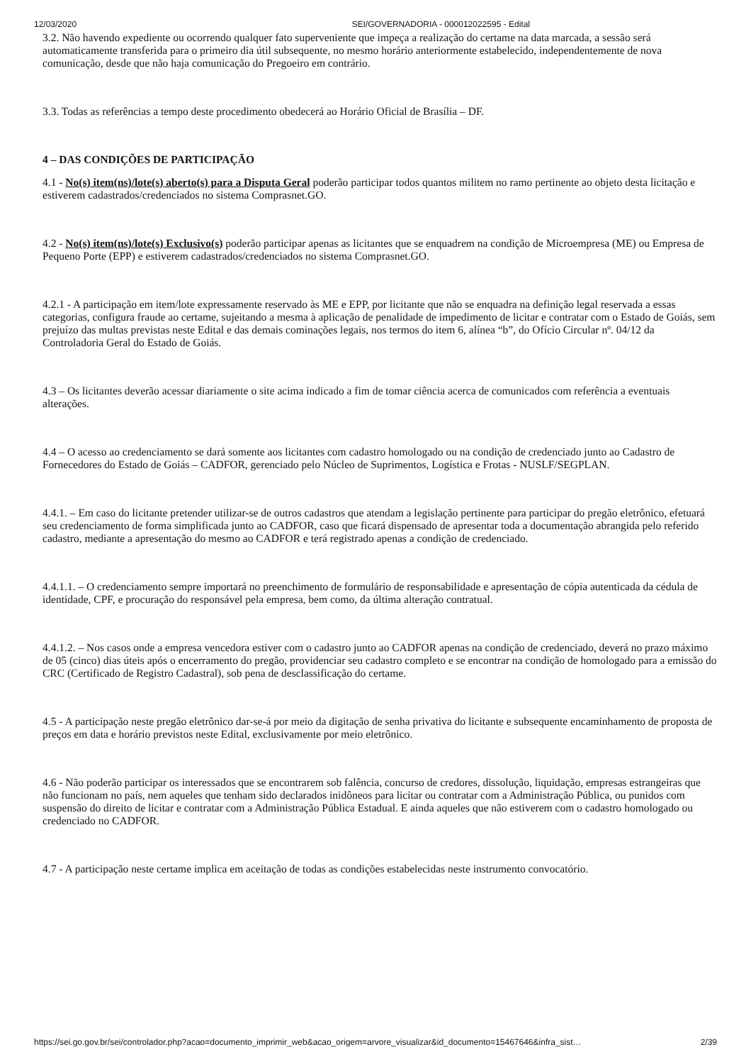12/03/2020 SEI/GOVERNADORIA - 000012022595 - Edital
3.2. Não havendo expediente ou ocorrendo qualquer fato superveniente que impeça a realização do certame na data marcada, a sessão será automaticamente transferida para o primeiro dia útil subsequente, no mesmo horário anteriormente estabelecido, independentemente de nova comunicação, desde que não haja comunicação do Pregoeiro em contrário.
3.3. Todas as referências a tempo deste procedimento obedecerá ao Horário Oficial de Brasília – DF.
4 – DAS CONDIÇÕES DE PARTICIPAÇÃO
4.1 - No(s) item(ns)/lote(s) aberto(s) para a Disputa Geral poderão participar todos quantos militem no ramo pertinente ao objeto desta licitação e estiverem cadastrados/credenciados no sistema Comprasnet.GO.
4.2 - No(s) item(ns)/lote(s) Exclusivo(s) poderão participar apenas as licitantes que se enquadrem na condição de Microempresa (ME) ou Empresa de Pequeno Porte (EPP) e estiverem cadastrados/credenciados no sistema Comprasnet.GO.
4.2.1 - A participação em item/lote expressamente reservado às ME e EPP, por licitante que não se enquadra na definição legal reservada a essas categorias, configura fraude ao certame, sujeitando a mesma à aplicação de penalidade de impedimento de licitar e contratar com o Estado de Goiás, sem prejuízo das multas previstas neste Edital e das demais cominações legais, nos termos do item 6, alínea “b”, do Ofício Circular nº. 04/12 da Controladoria Geral do Estado de Goiás.
4.3 – Os licitantes deverão acessar diariamente o site acima indicado a fim de tomar ciência acerca de comunicados com referência a eventuais alterações.
4.4 – O acesso ao credenciamento se dará somente aos licitantes com cadastro homologado ou na condição de credenciado junto ao Cadastro de Fornecedores do Estado de Goiás – CADFOR, gerenciado pelo Núcleo de Suprimentos, Logística e Frotas - NUSLF/SEGPLAN.
4.4.1. – Em caso do licitante pretender utilizar-se de outros cadastros que atendam a legislação pertinente para participar do pregão eletrônico, efetuará seu credenciamento de forma simplificada junto ao CADFOR, caso que ficará dispensado de apresentar toda a documentação abrangida pelo referido cadastro, mediante a apresentação do mesmo ao CADFOR e terá registrado apenas a condição de credenciado.
4.4.1.1. – O credenciamento sempre importará no preenchimento de formulário de responsabilidade e apresentação de cópia autenticada da cédula de identidade, CPF, e procuração do responsável pela empresa, bem como, da última alteração contratual.
4.4.1.2. – Nos casos onde a empresa vencedora estiver com o cadastro junto ao CADFOR apenas na condição de credenciado, deverá no prazo máximo de 05 (cinco) dias úteis após o encerramento do pregão, providenciar seu cadastro completo e se encontrar na condição de homologado para a emissão do CRC (Certificado de Registro Cadastral), sob pena de desclassificação do certame.
4.5 - A participação neste pregão eletrônico dar-se-á por meio da digitação de senha privativa do licitante e subsequente encaminhamento de proposta de preços em data e horário previstos neste Edital, exclusivamente por meio eletrônico.
4.6 - Não poderão participar os interessados que se encontrarem sob falência, concurso de credores, dissolução, liquidação, empresas estrangeiras que não funcionam no país, nem aqueles que tenham sido declarados inidôneos para licitar ou contratar com a Administração Pública, ou punidos com suspensão do direito de licitar e contratar com a Administração Pública Estadual. E ainda aqueles que não estiverem com o cadastro homologado ou credenciado no CADFOR.
4.7 - A participação neste certame implica em aceitação de todas as condições estabelecidas neste instrumento convocatório.
https://sei.go.gov.br/sei/controlador.php?acao=documento_imprimir_web&acao_origem=arvore_visualizar&id_documento=15467646&infra_sist… 2/39